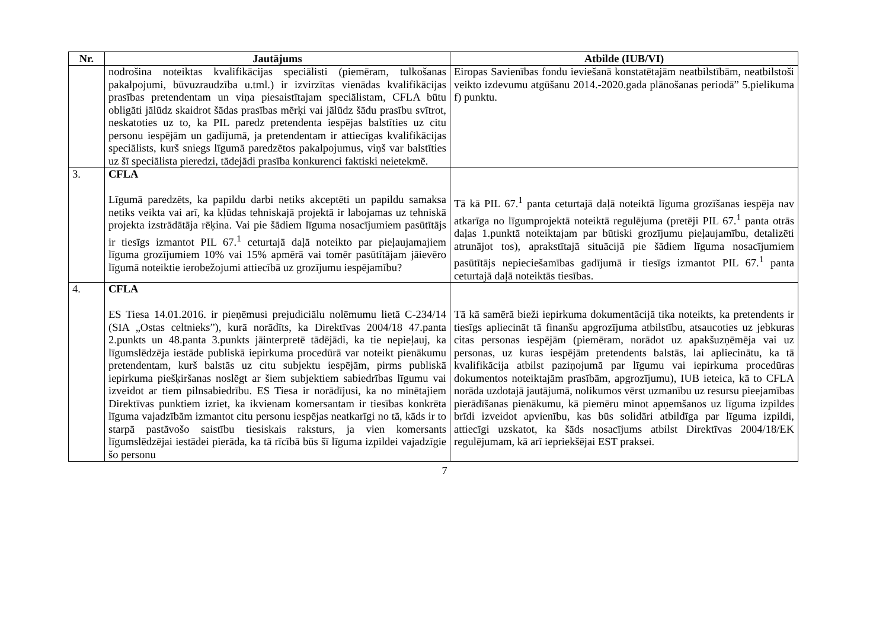| Nr. | Jautājums | Atbilde (IUB/VI) |
| --- | --- | --- |
| | nodrošina noteiktas kvalifikācijas speciālisti (piemēram, tulkošanas pakalpojumi, būvuzraudzība u.tml.) ir izvirzītas vienādas kvalifikācijas prasības pretendentam un viņa piesaistītajam speciālistam, CFLA būtu obligāti jālūdz skaidrot šādas prasības mērķi vai jālūdz šādu prasību svītrot, neskatoties uz to, ka PIL paredz pretendenta iespējas balstīties uz citu personu iespējām un gadījumā, ja pretendentam ir attiecīgas kvalifikācijas speciālists, kurš sniegs līgumā paredzētos pakalpojumus, viņš var balstīties uz šī speciālista pieredzi, tādejādi prasība konkurenci faktiski neietekmē. | Eiropas Savienības fondu ieviešanā konstatētajām neatbilstībām, neatbilstoši veikto izdevumu atgūšanu 2014.-2020.gada plānošanas periodā” 5.pielikuma f) punktu. |
| 3. | CFLA Līgumā paredzēts, ka papildu darbi netiks akceptēti un papildu samaksa netiks veikta vai arī, ka kļūdas tehniskajā projektā ir labojamas uz tehniskā projekta izstrādātāja rēķina. Vai pie šādiem līguma nosacījumiem pasūtītājs ir tiesīgs izmantot PIL 67.<sup>1</sup> ceturtajā daļā noteikto par pieļaujamajiem līguma grozījumiem 10% vai 15% apmērā vai tomēr pasūtītājam jāievēro līgumā noteiktie ierobežojumi attiecībā uz grozījumu iespējamību? | Tā kā PIL 67.<sup>1</sup> panta ceturtajā daļā noteiktā līguma grozīšanas iespēja nav atkarīga no līgumprojektā noteiktā regulējuma (pretēji PIL 67.<sup>1</sup> panta otrās daļas 1.punktā noteiktajam par būtiski grozījumu pieļaujamību, detalizēti atrunājot tos), aprakstītajā situācijā pie šādiem līguma nosacījumiem pasūtītājs nepieciešamības gadījumā ir tiesīgs izmantot PIL 67.<sup>1</sup> panta ceturtajā daļā noteiktās tiesības. |
| 4. | CFLA ES Tiesa 14.01.2016. ir pieņēmusi prejudiciālu nolēmumu lietā C-234/14 (SIA „Ostas celtnieks”), kurā norādīts, ka Direktīvas 2004/18 47.panta 2.punkts un 48.panta 3.punkts jāinterpretē tādējādi, ka tie nepieļauj, ka līgumslēdzēja iestāde publiskā iepirkuma procedūrā var noteikt pienākumu pretendentam, kurš balstās uz citu subjektu iespējām, pirms publiskā iepirkuma piešķiršanas noslēgt ar šiem subjektiem sabiedrības līgumu vai izveidot ar tiem pilnsabiedrību. ES Tiesa ir norādījusi, ka no minētajiem Direktīvas punktiem izriet, ka ikvienam komersantam ir tiesības konkrēta līguma vajadzībām izmantot citu personu iespējas neatkarīgi no tā, kāds ir to starpā pastāvošo saistību tiesiskais raksturs, ja vien komersants līgumslēdzējai iestādei pierāda, ka tā rīcībā būs šī līguma izpildei vajadzīgie šo personu | Tā kā samērā bieži iepirkuma dokumentācijā tika noteikts, ka pretendents ir tiesīgs apliecināt tā finanšu apgrozījuma atbilstību, atsaucoties uz jebkuras citas personas iespējām (piemēram, norādot uz apakšuzņēmēja vai uz personas, uz kuras iespējām pretendents balstās, lai apliecinātu, ka tā kvalifikācija atbilst paziņojumā par līgumu vai iepirkuma procedūras dokumentos noteiktajām prasībām, apgrozījumu), IUB ieteica, kā to CFLA norāda uzdotajā jautājumā, nolikumos vērst uzmanību uz resursu pieejamības pierādīšanas pienākumu, kā piemēru minot apņemšanos uz līguma izpildes brīdi izveidot apvienību, kas būs solidāri atbildīga par līguma izpildi, attiecīgi uzskatot, ka šāds nosacījums atbilst Direktīvas 2004/18/EK regulējumam, kā arī iepriekšējai EST praksei. |
7